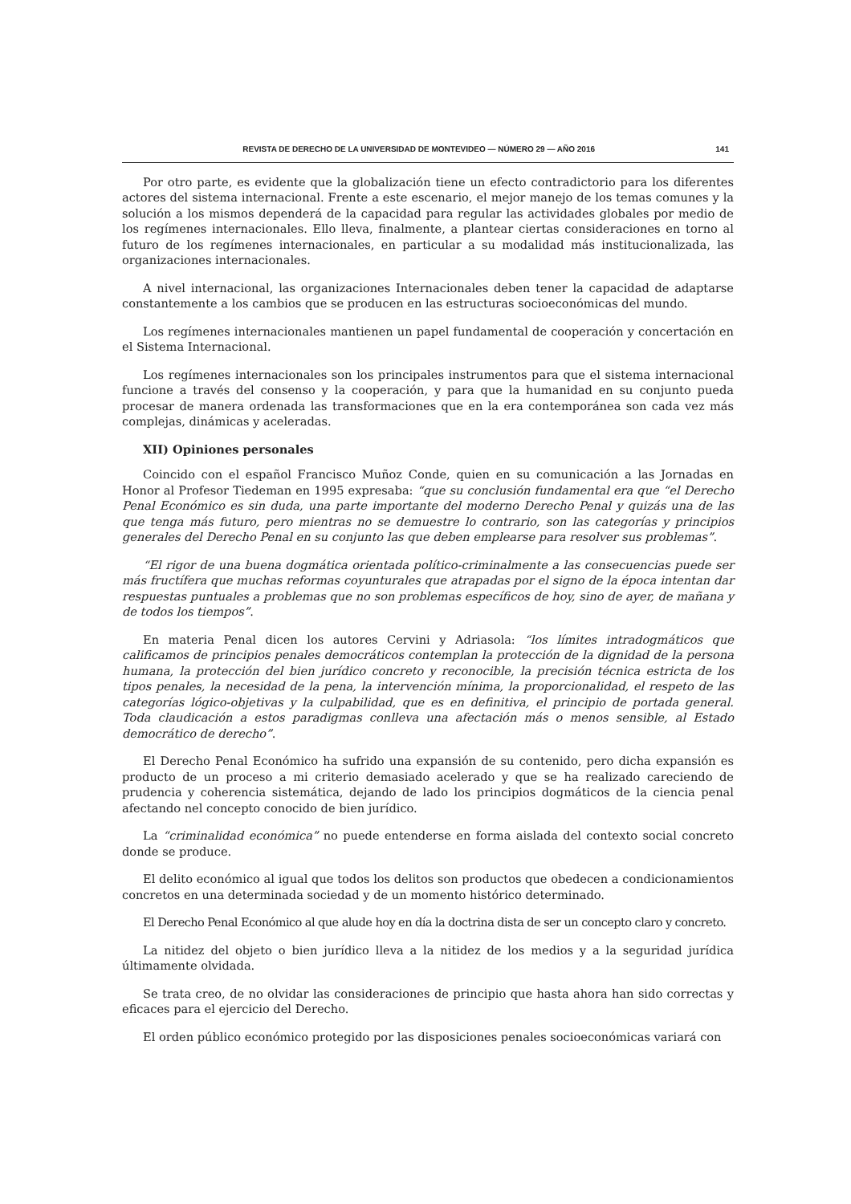REVISTA DE DERECHO DE LA UNIVERSIDAD DE MONTEVIDEO — NÚMERO 29 — AÑO 2016 141
Por otro parte, es evidente que la globalización tiene un efecto contradictorio para los diferentes actores del sistema internacional. Frente a este escenario, el mejor manejo de los temas comunes y la solución a los mismos dependerá de la capacidad para regular las actividades globales por medio de los regímenes internacionales. Ello lleva, finalmente, a plantear ciertas consideraciones en torno al futuro de los regímenes internacionales, en particular a su modalidad más institucionalizada, las organizaciones internacionales.
A nivel internacional, las organizaciones Internacionales deben tener la capacidad de adaptarse constantemente a los cambios que se producen en las estructuras socioeconómicas del mundo.
Los regímenes internacionales mantienen un papel fundamental de cooperación y concertación en el Sistema Internacional.
Los regímenes internacionales son los principales instrumentos para que el sistema internacional funcione a través del consenso y la cooperación, y para que la humanidad en su conjunto pueda procesar de manera ordenada las transformaciones que en la era contemporánea son cada vez más complejas, dinámicas y aceleradas.
XII) Opiniones personales
Coincido con el español Francisco Muñoz Conde, quien en su comunicación a las Jornadas en Honor al Profesor Tiedeman en 1995 expresaba: “que su conclusión fundamental era que “el Derecho Penal Económico es sin duda, una parte importante del moderno Derecho Penal y quizás una de las que tenga más futuro, pero mientras no se demuestre lo contrario, son las categorías y principios generales del Derecho Penal en su conjunto las que deben emplearse para resolver sus problemas”.
“El rigor de una buena dogmática orientada político-criminalmente a las consecuencias puede ser más fructífera que muchas reformas coyunturales que atrapadas por el signo de la época intentan dar respuestas puntuales a problemas que no son problemas específicos de hoy, sino de ayer, de mañana y de todos los tiempos”.
En materia Penal dicen los autores Cervini y Adriasola: “los límites intradogmáticos que calificamos de principios penales democráticos contemplan la protección de la dignidad de la persona humana, la protección del bien jurídico concreto y reconocible, la precisión técnica estricta de los tipos penales, la necesidad de la pena, la intervención mínima, la proporcionalidad, el respeto de las categorías lógico-objetivas y la culpabilidad, que es en definitiva, el principio de portada general. Toda claudicación a estos paradigmas conlleva una afectación más o menos sensible, al Estado democrático de derecho”.
El Derecho Penal Económico ha sufrido una expansión de su contenido, pero dicha expansión es producto de un proceso a mi criterio demasiado acelerado y que se ha realizado careciendo de prudencia y coherencia sistemática, dejando de lado los principios dogmáticos de la ciencia penal afectando nel concepto conocido de bien jurídico.
La “criminalidad económica” no puede entenderse en forma aislada del contexto social concreto donde se produce.
El delito económico al igual que todos los delitos son productos que obedecen a condicionamientos concretos en una determinada sociedad y de un momento histórico determinado.
El Derecho Penal Económico al que alude hoy en día la doctrina dista de ser un concepto claro y concreto.
La nitidez del objeto o bien jurídico lleva a la nitidez de los medios y a la seguridad jurídica últimamente olvidada.
Se trata creo, de no olvidar las consideraciones de principio que hasta ahora han sido correctas y eficaces para el ejercicio del Derecho.
El orden público económico protegido por las disposiciones penales socioeconómicas variará con